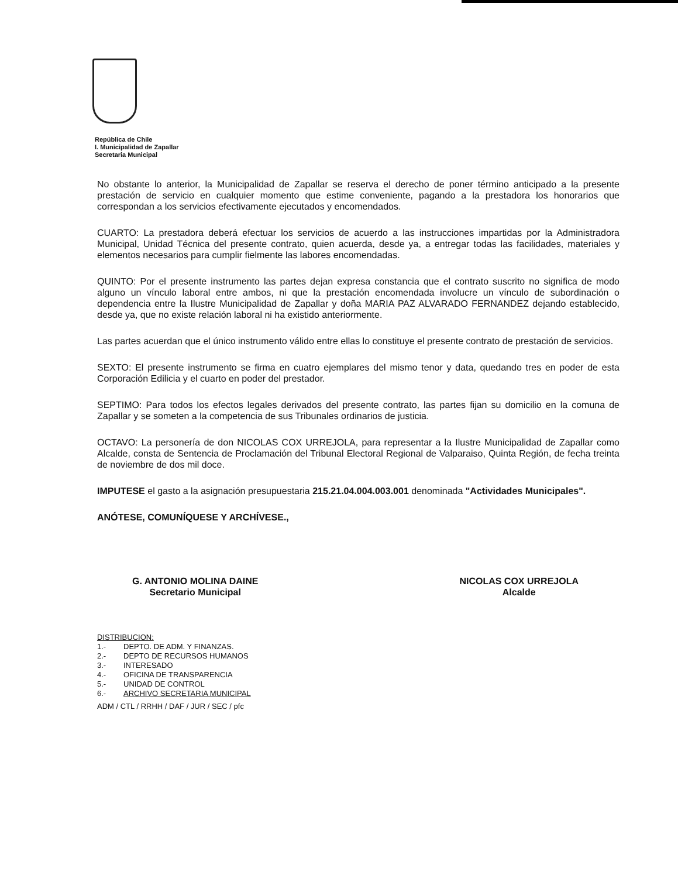República de Chile
I. Municipalidad de Zapallar
Secretaria Municipal
No obstante lo anterior, la Municipalidad de Zapallar se reserva el derecho de poner término anticipado a la presente prestación de servicio en cualquier momento que estime conveniente, pagando a la prestadora los honorarios que correspondan a los servicios efectivamente ejecutados y encomendados.
CUARTO: La prestadora deberá efectuar los servicios de acuerdo a las instrucciones impartidas por la Administradora Municipal, Unidad Técnica del presente contrato, quien acuerda, desde ya, a entregar todas las facilidades, materiales y elementos necesarios para cumplir fielmente las labores encomendadas.
QUINTO: Por el presente instrumento las partes dejan expresa constancia que el contrato suscrito no significa de modo alguno un vínculo laboral entre ambos, ni que la prestación encomendada involucre un vínculo de subordinación o dependencia entre la Ilustre Municipalidad de Zapallar y doña MARIA PAZ ALVARADO FERNANDEZ dejando establecido, desde ya, que no existe relación laboral ni ha existido anteriormente.
Las partes acuerdan que el único instrumento válido entre ellas lo constituye el presente contrato de prestación de servicios.
SEXTO: El presente instrumento se firma en cuatro ejemplares del mismo tenor y data, quedando tres en poder de esta Corporación Edilicia y el cuarto en poder del prestador.
SEPTIMO: Para todos los efectos legales derivados del presente contrato, las partes fijan su domicilio en la comuna de Zapallar y se someten a la competencia de sus Tribunales ordinarios de justicia.
OCTAVO: La personería de don NICOLAS COX URREJOLA, para representar a la Ilustre Municipalidad de Zapallar como Alcalde, consta de Sentencia de Proclamación del Tribunal Electoral Regional de Valparaiso, Quinta Región, de fecha treinta de noviembre de dos mil doce.
IMPUTESE el gasto a la asignación presupuestaria 215.21.04.004.003.001 denominada "Actividades Municipales".
ANÓTESE, COMUNÍQUESE Y ARCHÍVESE.,
G. ANTONIO MOLINA DAINE
Secretario Municipal
NICOLAS COX URREJOLA
Alcalde
DISTRIBUCION:
1.- DEPTO. DE ADM. Y FINANZAS.
2.- DEPTO DE RECURSOS HUMANOS
3.- INTERESADO
4.- OFICINA DE TRANSPARENCIA
5.- UNIDAD DE CONTROL
6.- ARCHIVO SECRETARIA MUNICIPAL
ADM / CTL / RRHH / DAF / JUR / SEC / pfc